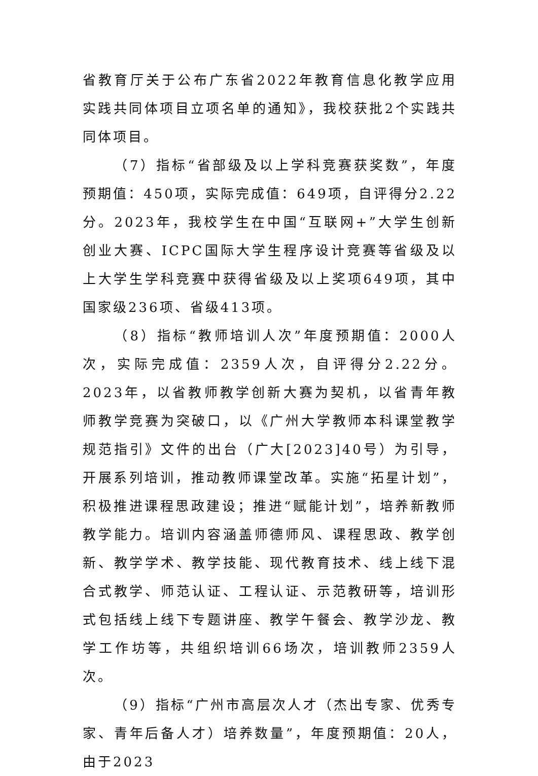省教育厅关于公布广东省2022年教育信息化教学应用实践共同体项目立项名单的通知》，我校获批2个实践共同体项目。
（7）指标“省部级及以上学科竞赛获奖数”，年度预期值：450项，实际完成值：649项，自评得分2.22分。2023年，我校学生在中国“互联网+”大学生创新创业大赛、ICPC国际大学生程序设计竞赛等省级及以上大学生学科竞赛中获得省级及以上奖项649项，其中国家级236项、省级413项。
（8）指标“教师培训人次”年度预期值：2000人次，实际完成值：2359人次，自评得分2.22分。2023年，以省教师教学创新大赛为契机，以省青年教师教学竞赛为突破口，以《广州大学教师本科课堂教学规范指引》文件的出台（广大[2023]40号）为引导，开展系列培训，推动教师课堂改革。实施“拓星计划”，积极推进课程思政建设；推进“赋能计划”，培养新教师教学能力。培训内容涵盖师德师风、课程思政、教学创新、教学学术、教学技能、现代教育技术、线上线下混合式教学、师范认证、工程认证、示范教研等，培训形式包括线上线下专题讲座、教学午餐会、教学沙龙、教学工作坊等，共组织培训66场次，培训教师2359人次。
（9）指标“广州市高层次人才（杰出专家、优秀专家、青年后备人才）培养数量”，年度预期值：20人，由于2023